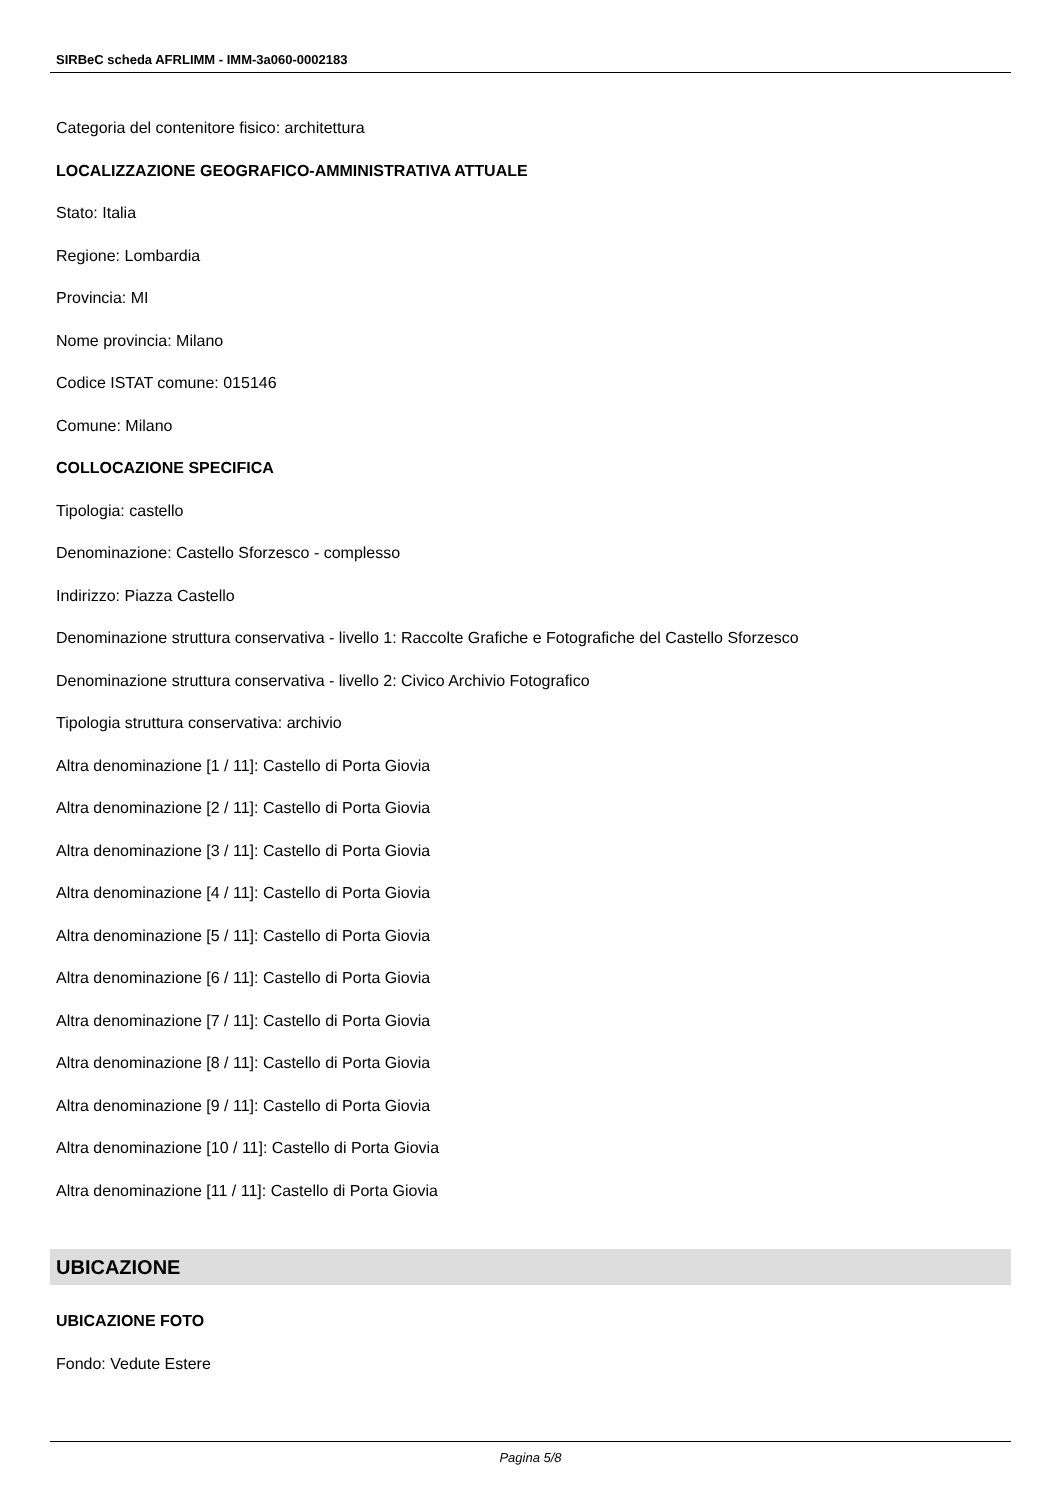SIRBeC scheda AFRLIMM - IMM-3a060-0002183
Categoria del contenitore fisico: architettura
LOCALIZZAZIONE GEOGRAFICO-AMMINISTRATIVA ATTUALE
Stato: Italia
Regione: Lombardia
Provincia: MI
Nome provincia: Milano
Codice ISTAT comune: 015146
Comune: Milano
COLLOCAZIONE SPECIFICA
Tipologia: castello
Denominazione: Castello Sforzesco - complesso
Indirizzo: Piazza Castello
Denominazione struttura conservativa - livello 1: Raccolte Grafiche e Fotografiche del Castello Sforzesco
Denominazione struttura conservativa - livello 2: Civico Archivio Fotografico
Tipologia struttura conservativa: archivio
Altra denominazione [1 / 11]: Castello di Porta Giovia
Altra denominazione [2 / 11]: Castello di Porta Giovia
Altra denominazione [3 / 11]: Castello di Porta Giovia
Altra denominazione [4 / 11]: Castello di Porta Giovia
Altra denominazione [5 / 11]: Castello di Porta Giovia
Altra denominazione [6 / 11]: Castello di Porta Giovia
Altra denominazione [7 / 11]: Castello di Porta Giovia
Altra denominazione [8 / 11]: Castello di Porta Giovia
Altra denominazione [9 / 11]: Castello di Porta Giovia
Altra denominazione [10 / 11]: Castello di Porta Giovia
Altra denominazione [11 / 11]: Castello di Porta Giovia
UBICAZIONE
UBICAZIONE FOTO
Fondo: Vedute Estere
Pagina 5/8